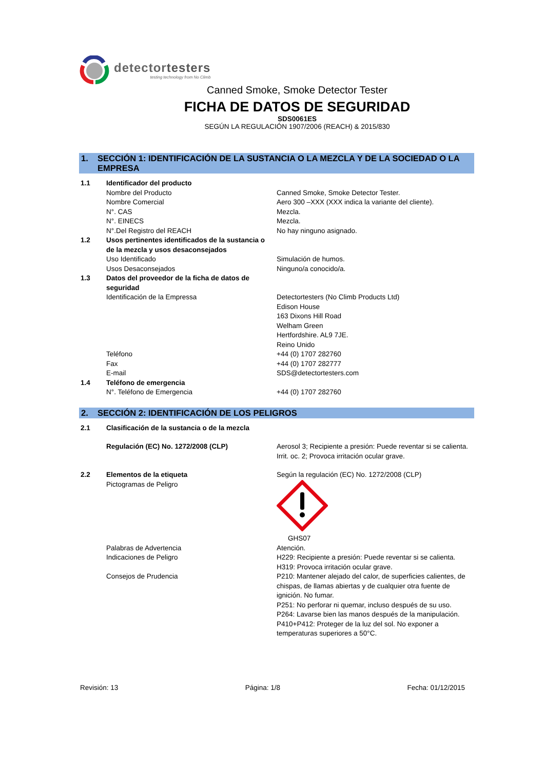detectortesters
testing technology from No Climb
Canned Smoke, Smoke Detector Tester
FICHA DE DATOS DE SEGURIDAD
SDS0061ES
SEGÚN LA REGULACIÓN 1907/2006 (REACH) & 2015/830
1. SECCIÓN 1: IDENTIFICACIÓN DE LA SUSTANCIA O LA MEZCLA Y DE LA SOCIEDAD O LA EMPRESA
| 1.1 | Identificador del producto | |
| | Nombre del Producto | Canned Smoke, Smoke Detector Tester. |
| | Nombre Comercial | Aero 300 –XXX (XXX indica la variante del cliente). |
| | N°. CAS | Mezcla. |
| | N°. EINECS | Mezcla. |
| | N°.Del Registro del REACH | No hay ninguno asignado. |
| 1.2 | Usos pertinentes identificados de la sustancia o de la mezcla y usos desaconsejados | |
| | Uso Identificado | Simulación de humos. |
| | Usos Desaconsejados | Ninguno/a conocido/a. |
| 1.3 | Datos del proveedor de la ficha de datos de seguridad | |
| | Identificación de la Empressa | Detectortesters (No Climb Products Ltd) Edison House 163 Dixons Hill Road Welham Green Hertfordshire. AL9 7JE. Reino Unido |
| | Teléfono | +44 (0) 1707 282760 |
| | Fax | +44 (0) 1707 282777 |
| | E-mail | SDS@detectortesters.com |
| 1.4 | Teléfono de emergencia | |
| | N°. Teléfono de Emergencia | +44 (0) 1707 282760 |
2. SECCIÓN 2: IDENTIFICACIÓN DE LOS PELIGROS
| 2.1 | Clasificación de la sustancia o de la mezcla | |
| | Regulación (EC) No. 1272/2008 (CLP) | Aerosol 3; Recipiente a presión: Puede reventar si se calienta. Irrit. oc. 2; Provoca irritación ocular grave. |
| 2.2 | Elementos de la etiqueta | Según la regulación (EC) No. 1272/2008 (CLP) |
| | Pictogramas de Peligro | GHS07 |
| | Palabras de Advertencia | Atención. |
| | Indicaciones de Peligro | H229: Recipiente a presión: Puede reventar si se calienta. H319: Provoca irritación ocular grave. |
| | Consejos de Prudencia | P210: Mantener alejado del calor, de superficies calientes, de chispas, de llamas abiertas y de cualquier otra fuente de ignición. No fumar. P251: No perforar ni quemar, incluso después de su uso. P264: Lavarse bien las manos después de la manipulación. P410+P412: Proteger de la luz del sol. No exponer a temperaturas superiores a 50°C. |
Revisión: 13 Página: 1/8 Fecha: 01/12/2015